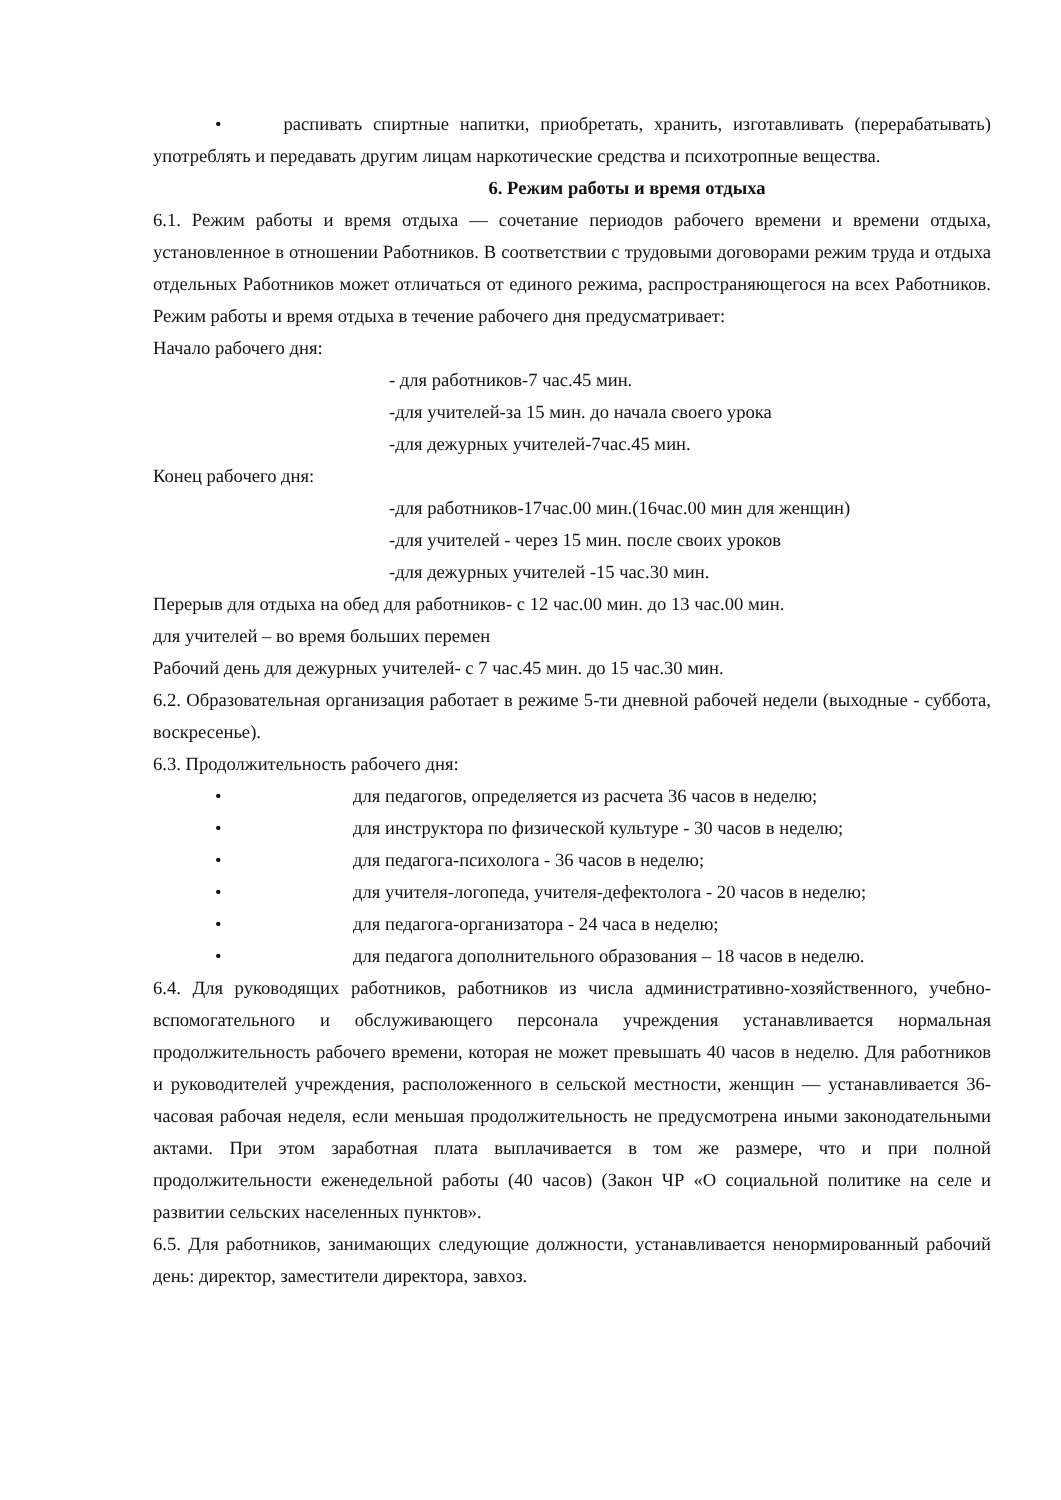• распивать спиртные напитки, приобретать, хранить, изготавливать (перерабатывать) употреблять и передавать другим лицам наркотические средства и психотропные вещества.
6. Режим работы и время отдыха
6.1. Режим работы и время отдыха — сочетание периодов рабочего времени и времени отдыха, установленное в отношении Работников. В соответствии с трудовыми договорами режим труда и отдыха отдельных Работников может отличаться от единого режима, распространяющегося на всех Работников. Режим работы и время отдыха в течение рабочего дня предусматривает:
Начало рабочего дня:
- для работников-7 час.45 мин.
-для учителей-за 15 мин. до начала своего урока
-для дежурных учителей-7час.45 мин.
Конец рабочего дня:
-для работников-17час.00 мин.(16час.00 мин для женщин)
-для учителей - через 15 мин. после своих уроков
-для дежурных учителей -15 час.30 мин.
Перерыв для отдыха на обед для работников- с 12 час.00 мин. до 13 час.00 мин.
для учителей – во время больших перемен
Рабочий день для дежурных учителей- с 7 час.45 мин. до 15 час.30 мин.
6.2. Образовательная организация работает в режиме 5-ти дневной рабочей недели (выходные - суббота, воскресенье).
6.3. Продолжительность рабочего дня:
• для педагогов, определяется из расчета 36 часов в неделю;
• для инструктора по физической культуре - 30 часов в неделю;
• для педагога-психолога - 36 часов в неделю;
• для учителя-логопеда, учителя-дефектолога - 20 часов в неделю;
• для педагога-организатора - 24 часа в неделю;
• для педагога дополнительного образования – 18 часов в неделю.
6.4. Для руководящих работников, работников из числа административно-хозяйственного, учебно-вспомогательного и обслуживающего персонала учреждения устанавливается нормальная продолжительность рабочего времени, которая не может превышать 40 часов в неделю. Для работников и руководителей учреждения, расположенного в сельской местности, женщин — устанавливается 36-часовая рабочая неделя, если меньшая продолжительность не предусмотрена иными законодательными актами. При этом заработная плата выплачивается в том же размере, что и при полной продолжительности еженедельной работы (40 часов) (Закон ЧР «О социальной политике на селе и развитии сельских населенных пунктов».
6.5. Для работников, занимающих следующие должности, устанавливается ненормированный рабочий день: директор, заместители директора, завхоз.